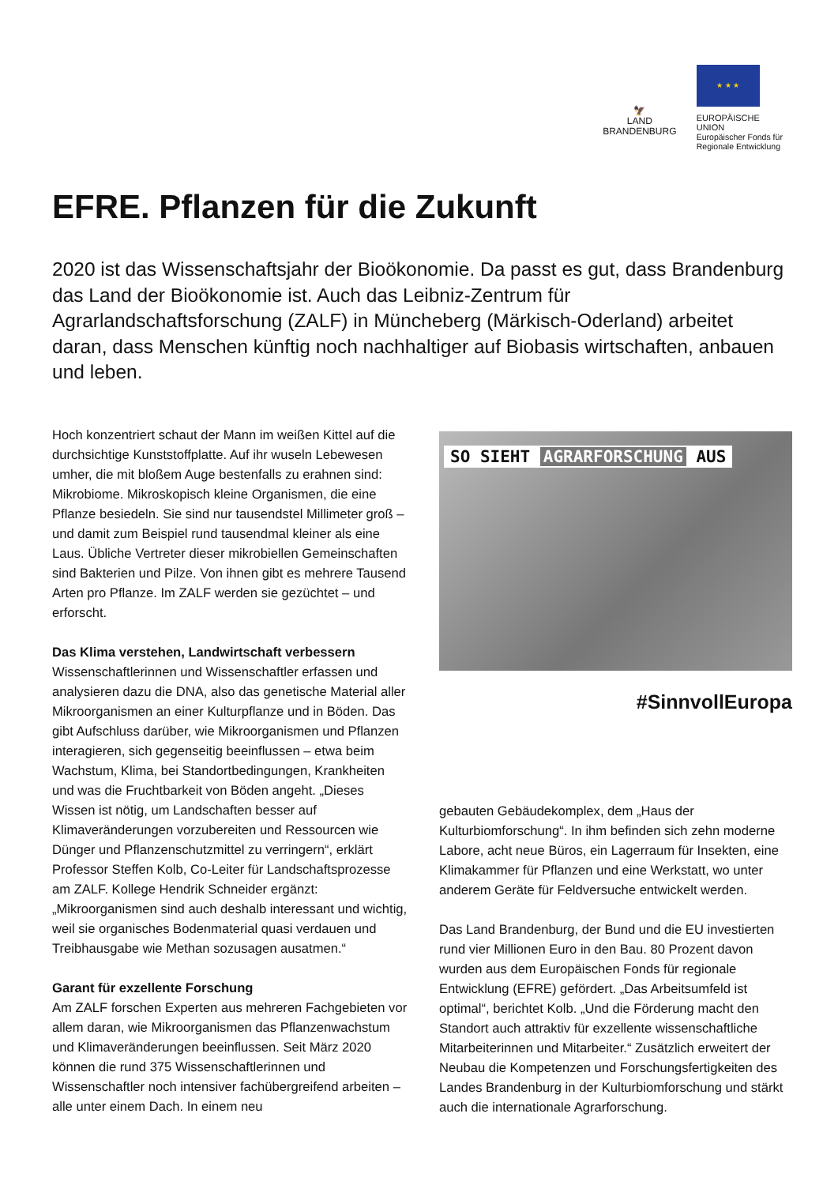🦅
LAND
BRANDENBURG
★ ★ ★
EUROPÄISCHE UNION
Europäischer Fonds für
Regionale Entwicklung
EFRE. Pflanzen für die Zukunft
2020 ist das Wissenschaftsjahr der Bioökonomie. Da passt es gut, dass Brandenburg das Land der Bioökonomie ist. Auch das Leibniz-Zentrum für Agrarlandschaftsforschung (ZALF) in Müncheberg (Märkisch-Oderland) arbeitet daran, dass Menschen künftig noch nachhaltiger auf Biobasis wirtschaften, anbauen und leben.
Hoch konzentriert schaut der Mann im weißen Kittel auf die durchsichtige Kunststoffplatte. Auf ihr wuseln Lebewesen umher, die mit bloßem Auge bestenfalls zu erahnen sind: Mikrobiome. Mikroskopisch kleine Organismen, die eine Pflanze besiedeln. Sie sind nur tausendstel Millimeter groß – und damit zum Beispiel rund tausendmal kleiner als eine Laus. Übliche Vertreter dieser mikrobiellen Gemeinschaften sind Bakterien und Pilze. Von ihnen gibt es mehrere Tausend Arten pro Pflanze. Im ZALF werden sie gezüchtet – und erforscht.
Das Klima verstehen, Landwirtschaft verbessern
Wissenschaftlerinnen und Wissenschaftler erfassen und analysieren dazu die DNA, also das genetische Material aller Mikroorganismen an einer Kulturpflanze und in Böden. Das gibt Aufschluss darüber, wie Mikroorganismen und Pflanzen interagieren, sich gegenseitig beeinflussen – etwa beim Wachstum, Klima, bei Standortbedingungen, Krankheiten und was die Fruchtbarkeit von Böden angeht. „Dieses Wissen ist nötig, um Landschaften besser auf Klimaveränderungen vorzubereiten und Ressourcen wie Dünger und Pflanzenschutzmittel zu verringern“, erklärt Professor Steffen Kolb, Co-Leiter für Landschaftsprozesse am ZALF. Kollege Hendrik Schneider ergänzt: „Mikroorganismen sind auch deshalb interessant und wichtig, weil sie organisches Bodenmaterial quasi verdauen und Treibhausgabe wie Methan sozusagen ausatmen.“
Garant für exzellente Forschung
Am ZALF forschen Experten aus mehreren Fachgebieten vor allem daran, wie Mikroorganismen das Pflanzenwachstum und Klimaveränderungen beeinflussen. Seit März 2020 können die rund 375 Wissenschaftlerinnen und Wissenschaftler noch intensiver fachübergreifend arbeiten – alle unter einem Dach. In einem neu
SO SIEHT AGRARFORSCHUNG AUS
#SinnvollEuropa
gebauten Gebäudekomplex, dem „Haus der Kulturbiomforschung“. In ihm befinden sich zehn moderne Labore, acht neue Büros, ein Lagerraum für Insekten, eine Klimakammer für Pflanzen und eine Werkstatt, wo unter anderem Geräte für Feldversuche entwickelt werden.
Das Land Brandenburg, der Bund und die EU investierten rund vier Millionen Euro in den Bau. 80 Prozent davon wurden aus dem Europäischen Fonds für regionale Entwicklung (EFRE) gefördert. „Das Arbeitsumfeld ist optimal“, berichtet Kolb. „Und die Förderung macht den Standort auch attraktiv für exzellente wissenschaftliche Mitarbeiterinnen und Mitarbeiter.“ Zusätzlich erweitert der Neubau die Kompetenzen und Forschungsfertigkeiten des Landes Brandenburg in der Kulturbiomforschung und stärkt auch die internationale Agrarforschung.